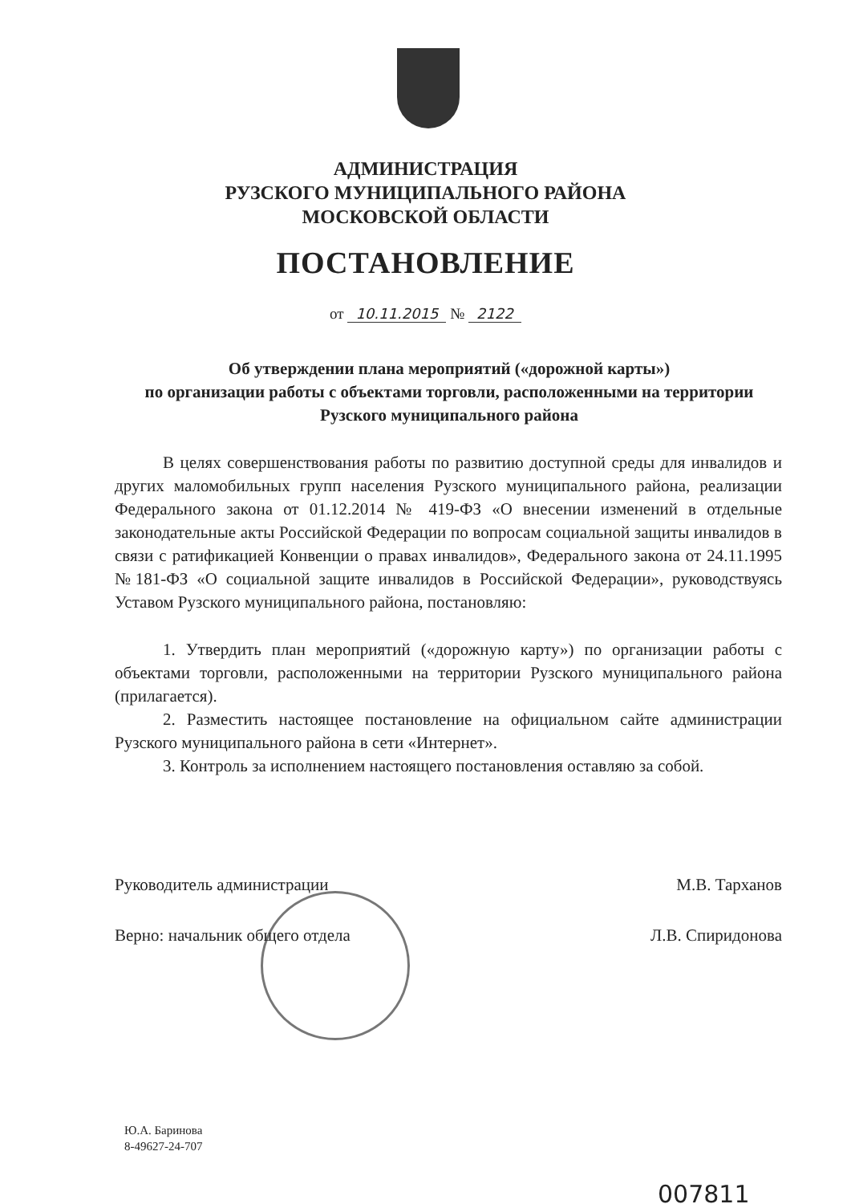АДМИНИСТРАЦИЯ
РУЗСКОГО МУНИЦИПАЛЬНОГО РАЙОНА
МОСКОВСКОЙ ОБЛАСТИ
ПОСТАНОВЛЕНИЕ
от 10.11.2015 № 2122
Об утверждении плана мероприятий («дорожной карты»)
по организации работы с объектами торговли, расположенными на территории Рузского муниципального района
В целях совершенствования работы по развитию доступной среды для инвалидов и других маломобильных групп населения Рузского муниципального района, реализации Федерального закона от 01.12.2014 № 419-ФЗ «О внесении изменений в отдельные законодательные акты Российской Федерации по вопросам социальной защиты инвалидов в связи с ратификацией Конвенции о правах инвалидов», Федерального закона от 24.11.1995 №181-ФЗ «О социальной защите инвалидов в Российской Федерации», руководствуясь Уставом Рузского муниципального района, постановляю:
1. Утвердить план мероприятий («дорожную карту») по организации работы с объектами торговли, расположенными на территории Рузского муниципального района (прилагается).
2. Разместить настоящее постановление на официальном сайте администрации Рузского муниципального района в сети «Интернет».
3. Контроль за исполнением настоящего постановления оставляю за собой.
Руководитель администрации М.В. Тарханов
Верно: начальник общего отдела Л.В. Спиридонова
Ю.А. Баринова
8-49627-24-707
007811